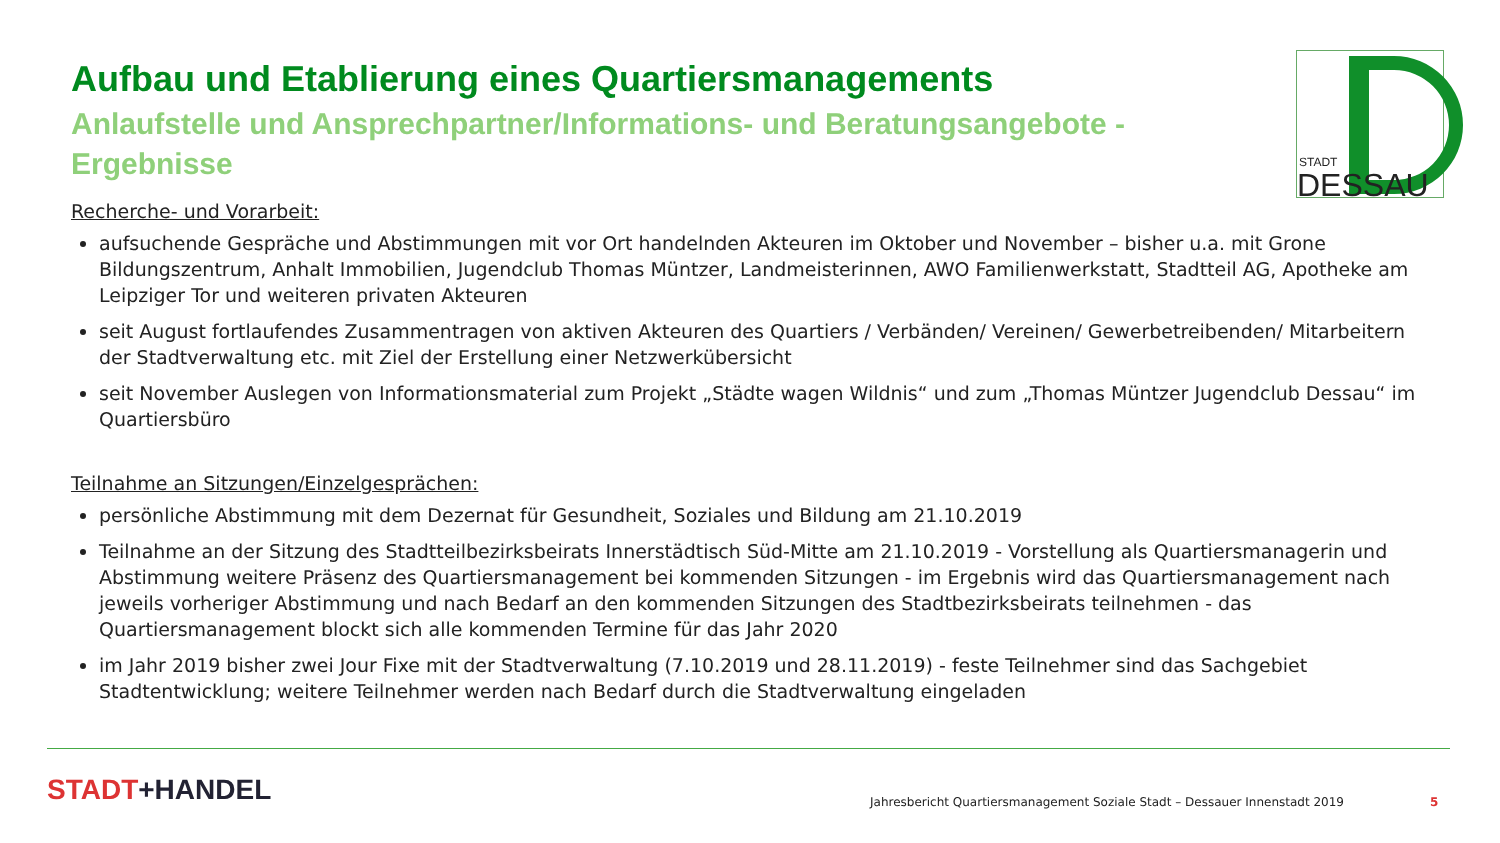Aufbau und Etablierung eines Quartiersmanagements
Anlaufstelle und Ansprechpartner/Informations- und Beratungsangebote - Ergebnisse
Recherche- und Vorarbeit:
aufsuchende Gespräche und Abstimmungen mit vor Ort handelnden Akteuren im Oktober und November – bisher u.a. mit Grone Bildungszentrum, Anhalt Immobilien, Jugendclub Thomas Müntzer, Landmeisterinnen, AWO Familienwerkstatt, Stadtteil AG, Apotheke am Leipziger Tor und weiteren privaten Akteuren
seit August fortlaufendes Zusammentragen von aktiven Akteuren des Quartiers / Verbänden/ Vereinen/ Gewerbetreibenden/ Mitarbeitern der Stadtverwaltung etc. mit Ziel der Erstellung einer Netzwerkübersicht
seit November Auslegen von Informationsmaterial zum Projekt „Städte wagen Wildnis“ und zum „Thomas Müntzer Jugendclub Dessau“ im Quartiersbüro
Teilnahme an Sitzungen/Einzelgesprächen:
persönliche Abstimmung mit dem Dezernat für Gesundheit, Soziales und Bildung am 21.10.2019
Teilnahme an der Sitzung des Stadtteilbezirksbeirats Innerstädtisch Süd-Mitte am 21.10.2019 - Vorstellung als Quartiersmanagerin und Abstimmung weitere Präsenz des Quartiersmanagement bei kommenden Sitzungen - im Ergebnis wird das Quartiersmanagement nach jeweils vorheriger Abstimmung und nach Bedarf an den kommenden Sitzungen des Stadtbezirksbeirats teilnehmen - das Quartiersmanagement blockt sich alle kommenden Termine für das Jahr 2020
im Jahr 2019 bisher zwei Jour Fixe mit der Stadtverwaltung (7.10.2019 und 28.11.2019) - feste Teilnehmer sind das Sachgebiet Stadtentwicklung; weitere Teilnehmer werden nach Bedarf durch die Stadtverwaltung eingeladen
STADT
DESSAU
STADT+HANDEL
Jahresbericht Quartiersmanagement Soziale Stadt – Dessauer Innenstadt 2019
5